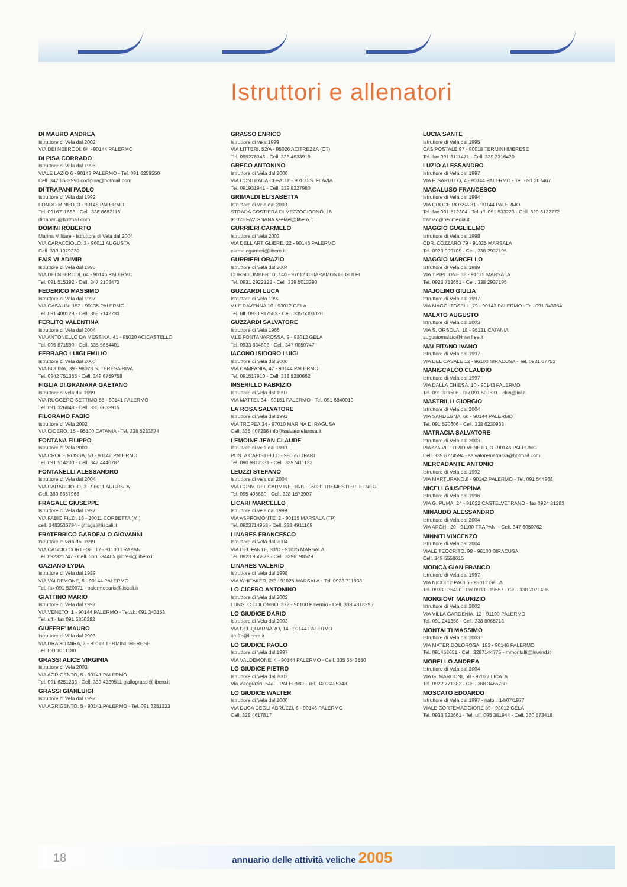Istruttori e allenatori
DI MAURO ANDREA
Istruttore di Vela dal 2002
VIA DEI NEBRODI, 64 - 90144 PALERMO
DI PISA CORRADO
Istruttore di Vela dal 1995
VIALE LAZIO 6 - 90143 PALERMO - Tel. 091 6259550
Cell. 347 8582996 codipisa@hotmail.com
DI TRAPANI PAOLO
Istruttore di Vela dal 1992
FONDO MINEO, 3 - 90146 PALERMO
Tel. 0916711686 - Cell. 338 6682116
ditrapani@hotmail.com
DOMINI ROBERTO
Marina Militare - Istruttore di Vela dal 2004
VIA CARACCIOLO, 3 - 96011 AUGUSTA
Cell. 339 1979230
FAIS VLADIMIR
Istruttore di Vela dal 1996
VIA DEI NEBRODI, 64 - 90146 PALERMO
Tel. 091 515392 - Cell. 347 2108473
FEDERICO MASSIMO
Istruttore di Vela dal 1997
VIA CASALINI 152 - 90135 PALERMO
Tel. 091 400129 - Cell. 368 7142733
FERLITO VALENTINA
Istruttore di Vela dal 2004
VIA ANTONELLO DA MESSINA, 41 - 95020 ACICASTELLO
Tel. 095 871590 - Cell. 335 5654401
FERRARO LUIGI EMILIO
Istruttore di Vela dal 2000
VIA BOLINA, 39 - 98028 S. TERESA RIVA
Tel. 0942 751355 - Cell. 349 6759758
FIGLIA DI GRANARA GAETANO
Istruttore di vela dal 1999
VIA RUGGERO SETTIMO 55 - 90141 PALERMO
Tel. 091 326848 - Cell. 335 6638915
FILORAMO FABIO
Istruttore di Vela 2002
VIA CICERO, 15 - 95100 CATANIA - Tel. 338 5283674
FONTANA FILIPPO
Istruttore di Vela 2000
VIA CROCE ROSSA, 53 - 90142 PALERMO
Tel. 091 514200 - Cell. 347 4440787
FONTANELLI ALESSANDRO
Istruttore di Vela dal 2004
VIA CARACCIOLO, 3 - 96011 AUGUSTA
Cell. 360 8657966
FRAGALE GIUSEPPE
Istruttore di Vela dal 1997
VIA FABIO FILZI, 16 - 20011 CORBETTA (MI)
cell. 3483536794 - gfraga@tiscali.it
FRATERRICO GAROFALO GIOVANNI
Istruttore di vela dal 1999
VIA CASCIO CORTESE, 17 - 91100 TRAPANI
Tel. 092321747 - Cell. 360 534405 gilofesi@libero.it
GAZIANO LYDIA
Istruttore di Vela dal 1989
VIA VALDEMONE, 6 - 90144 PALERMO
Tel.-fax 091-520971 - palermoparis@tiscali.it
GIATTINO MARIO
Istruttore di Vela dal 1997
VIA VENETO, 1 - 90144 PALERMO - Tel.ab. 091 343153
Tel. uff.- fax 091 6850282
GIUFFRE' MAURO
Istruttore di Vela dal 2003
VIA DRAGO MIRA, 2 - 90018 TERMINI IMERESE
Tel. 091 8111180
GRASSI ALICE VIRGINIA
Istruttore di Vela 2003
VIA AGRIGENTO, 5 - 90141 PALERMO
Tel. 091 6251233 - Cell. 339 4289511 giallograssi@libero.it
GRASSI GIANLUIGI
Istruttore di Vela dal 1997
VIA AGRIGENTO, 5 - 90141 PALERMO - Tel. 091 6251233
GRASSO ENRICO
Istruttore di vela 1999
VIA LITTERI, 52/A - 95026 ACITREZZA (CT)
Tel. 095276346 - Cell. 338 4633919
GRECO ANTONINO
Istruttore di Vela dal 2000
VIA CONTRADA CEFALU' - 90100 S. FLAVIA
Tel. 091931941 - Cell. 339 8227980
GRIMALDI ELISABETTA
Istruttore di vela dal 2003
STRADA COSTIERA DI MEZZOGIORNO, 16
91023 FAVIGNANA seelaei@libero.it
GURRIERI CARMELO
Istruttore di Vela 2003
VIA DELL'ARTIGLIERE, 22 - 90146 PALERMO
carmelogurrieri@libero.it
GURRIERI ORAZIO
Istruttore di Vela dal 2004
CORSO UMBERTO, 140 - 97012 CHIARAMONTE GULFI
Tel. 0931 2922122 - Cell. 339 5013390
GUZZARDI LUCA
Istruttore di Vela 1992
V.LE RAVENNA 10 - 93012 GELA
Tel. uff. 0933 917583 - Cell. 335 5303020
GUZZARDI SALVATORE
Istruttore di Vela 1966
V.LE FONTANAROSSA, 9 - 93012 GELA
Tel. 0933 834608 - Cell. 347 0050747
IACONO ISIDORO LUIGI
Istruttore di Vela dal 2000
VIA CAMPANIA, 47 - 90144 PALERMO
Tel. 091517910 - Cell. 338 5280662
INSERILLO FABRIZIO
Istruttore di Vela dal 1997
VIA MATTEI, 34 - 90151 PALERMO - Tel. 091 6840010
LA ROSA SALVATORE
Istruttore di Vela dal 1992
VIA TROPEA 34 - 97010 MARINA DI RAGUSA
Cell. 335 407286 info@salvatorelarosa.it
LEMOINE JEAN CLAUDE
Istruttore di vela dal 1990
PUNTA CAPISTELLO - 98055 LIPARI
Tel. 090 9812331 - Cell. 3397411133
LEUZZI STEFANO
Istruttore di vela dal 2004
VIA CONV. DEL CARMINE, 10/B - 95030 TREMESTIERI ETNEO
Tel. 095 496680 - Cell. 328 1573907
LICARI MARCELLO
Istruttore di vela dal 1999
VIA ASPROMONTE, 2 - 90125 MARSALA (TP)
Tel. 0923714958 - Cell. 338 4911169
LINARES FRANCESCO
Istruttore di Vela dal 2004
VIA DEL FANTE, 33/D - 91025 MARSALA
Tel. 0923 956873 - Cell. 3296198529
LINARES VALERIO
Istruttore di Vela dal 1998
VIA WHITAKER, 2/2 - 91025 MARSALA - Tel. 0923 711938
LO CICERO ANTONINO
Istruttore di Vela dal 2002
LUNG. C.COLOMBO, 372 - 90100 Palermo - Cell. 338 4818295
LO GIUDICE DARIO
Istruttore di Vela dal 2003
VIA DEL QUARNARO, 14 - 90144 PALERMO
itruffo@libero.it
LO GIUDICE PAOLO
Istruttore di Vela dal 1997
VIA VALDEMONE, 4 - 90144 PALERMO - Cell. 335 6543550
LO GIUDICE PIETRO
Istruttore di Vela dal 2002
Via Villagrazia, 54/F - PALERMO - Tel. 340 3425343
LO GIUDICE WALTER
Istruttore di Vela dal 2000
VIA DUCA DEGLI ABRUZZI, 6 - 90146 PALERMO
Cell. 328 4617817
LUCIA SANTE
Istruttore di Vela dal 1995
CAS.POSTALE 97 - 90018 TERMINI IMERESE
Tel.-fax 091 8111471 - Cell. 339 3316420
LUZIO ALESSANDRO
Istruttore di Vela dal 1997
VIA F. SARULLO, 4 - 90144 PALERMO - Tel. 091 307467
MACALUSO FRANCESCO
Istruttore di Vela dal 1994
VIA CROCE ROSSA 81 - 90144 PALERMO
Tel.-fax 091-512304 - Tel.uff. 091 533223 - Cell. 329 6122772
framac@neomedia.it
MAGGIO GUGLIELMO
Istruttore di Vela dal 1998
CDR. COZZARO 79 - 91025 MARSALA
Tel. 0923 999709 - Cell. 338 2937195
MAGGIO MARCELLO
Istruttore di Vela dal 1989
VIA T.PIPITONE 38 - 91025 MARSALA
Tel. 0923 712651 - Cell. 338 2937195
MAJOLINO GIULIA
Istruttore di Vela dal 1997
VIA MAGG. TOSELLI,79 - 90143 PALERMO - Tel. 091 343054
MALATO AUGUSTO
Istruttore di Vela dal 2003
VIA S. ORSOLA, 18 - 95131 CATANIA
augustomalato@interfree.it
MALFITANO IVANO
Istruttore di Vela dal 1997
VIA DEL CASALE 12 - 96100 SIRACUSA - Tel. 0931 67753
MANISCALCO CLAUDIO
Istruttore di Vela dal 1997
VIA DALLA CHIESA, 10 - 90143 PALERMO
Tel. 091 331506 - fax 091 599581 - clon@iol.it
MASTRILLI GIORGIO
Istruttore di Vela dal 2004
VIA SARDEGNA, 66 - 90144 PALERMO
Tel. 091 520606 - Cell. 328 6230963
MATRACIA SALVATORE
Istruttore di Vela dal 2003
PIAZZA VITTORIO VENETO, 3 - 90146 PALERMO
Cell. 339 6774594 - salvatorematracia@hotmail.com
MERCADANTE ANTONIO
Istruttore di Vela dal 1992
VIA MARTURANO,8 - 90142 PALERMO - Tel. 091 544968
MICELI GIUSEPPINA
Istruttore di Vela dal 1996
VIA G. PUMA, 24 - 91022 CASTELVETRANO - fax 0924 81283
MINAUDO ALESSANDRO
Istruttore di Vela dal 2004
VIA ARCHI, 20 - 91100 TRAPANI - Cell. 347 6050762
MINNITI VINCENZO
Istruttore di Vela dal 2004
VIALE TEOCRITO, 98 - 96100 SIRACUSA
Cell. 349 5558615
MODICA GIAN FRANCO
Istruttore di Vela dal 1997
VIA NICOLO' PACI 5 - 93012 GELA
Tel. 0933 935420 - fax 0933 919557 - Cell. 338 7071496
MONGIOVI' MAURIZIO
Istruttore di Vela dal 2002
VIA VILLA GARDENIA, 12 - 91100 PALERMO
Tel. 091 241358 - Cell. 338 8065713
MONTALTI MASSIMO
Istruttore di Vela dal 2003
VIA MATER DOLOROSA, 183 - 90146 PALERMO
Tel. 091458651 - Cell. 3287144775 - mmontalti@inwind.it
MORELLO ANDREA
Istruttore di Vela dal 2004
VIA G. MARCONI, 58 - 92027 LICATA
Tel. 0922 771382 - Cell. 368 3465760
MOSCATO EDOARDO
Istruttore di Vela dal 1997 - nato il 14/07/1977
VIALE CORTEMAGGIORE 89 - 93012 GELA
Tel. 0933 822661 - Tel. uff. 095 381944 - Cell. 360 873418
18 annuario delle attività veliche 2005